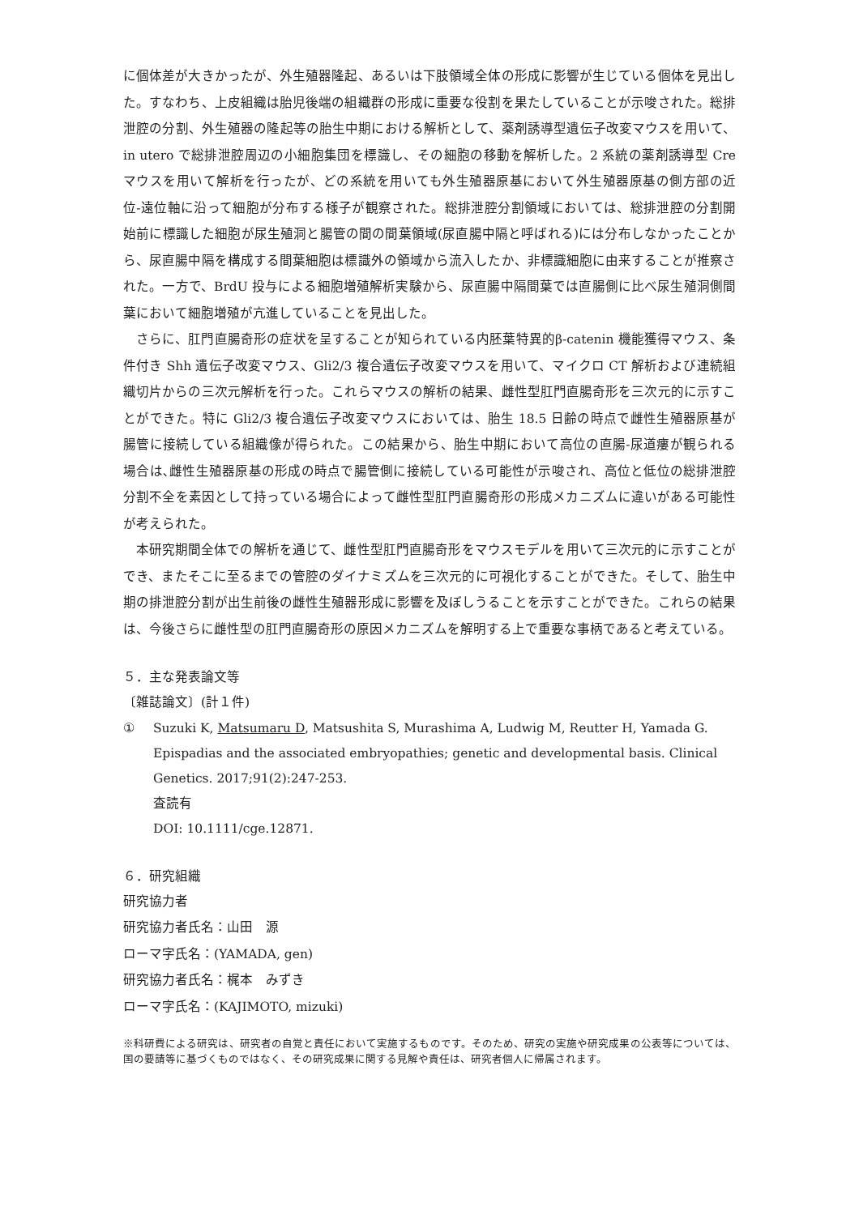に個体差が大きかったが、外生殖器隆起、あるいは下肢領域全体の形成に影響が生じている個体を見出した。すなわち、上皮組織は胎児後端の組織群の形成に重要な役割を果たしていることが示唆された。総排泄腔の分割、外生殖器の隆起等の胎生中期における解析として、薬剤誘導型遺伝子改変マウスを用いて、in utero で総排泄腔周辺の小細胞集団を標識し、その細胞の移動を解析した。2 系統の薬剤誘導型 Cre マウスを用いて解析を行ったが、どの系統を用いても外生殖器原基において外生殖器原基の側方部の近位-遠位軸に沿って細胞が分布する様子が観察された。総排泄腔分割領域においては、総排泄腔の分割開始前に標識した細胞が尿生殖洞と腸管の間の間葉領域(尿直腸中隔と呼ばれる)には分布しなかったことから、尿直腸中隔を構成する間葉細胞は標識外の領域から流入したか、非標識細胞に由来することが推察された。一方で、BrdU 投与による細胞増殖解析実験から、尿直腸中隔間葉では直腸側に比べ尿生殖洞側間葉において細胞増殖が亢進していることを見出した。
さらに、肛門直腸奇形の症状を呈することが知られている内胚葉特異的β-catenin 機能獲得マウス、条件付き Shh 遺伝子改変マウス、Gli2/3 複合遺伝子改変マウスを用いて、マイクロ CT 解析および連続組織切片からの三次元解析を行った。これらマウスの解析の結果、雌性型肛門直腸奇形を三次元的に示すことができた。特に Gli2/3 複合遺伝子改変マウスにおいては、胎生 18.5 日齢の時点で雌性生殖器原基が腸管に接続している組織像が得られた。この結果から、胎生中期において高位の直腸-尿道瘻が観られる場合は､雌性生殖器原基の形成の時点で腸管側に接続している可能性が示唆され、高位と低位の総排泄腔分割不全を素因として持っている場合によって雌性型肛門直腸奇形の形成メカニズムに違いがある可能性が考えられた。
本研究期間全体での解析を通じて、雌性型肛門直腸奇形をマウスモデルを用いて三次元的に示すことができ、またそこに至るまでの管腔のダイナミズムを三次元的に可視化することができた。そして、胎生中期の排泄腔分割が出生前後の雌性生殖器形成に影響を及ぼしうることを示すことができた。これらの結果は、今後さらに雌性型の肛門直腸奇形の原因メカニズムを解明する上で重要な事柄であると考えている。
５．主な発表論文等
〔雑誌論文〕(計１件)
① Suzuki K, Matsumaru D, Matsushita S, Murashima A, Ludwig M, Reutter H, Yamada G. Epispadias and the associated embryopathies; genetic and developmental basis. Clinical Genetics. 2017;91(2):247-253.
査読有
DOI: 10.1111/cge.12871.
６．研究組織
研究協力者
研究協力者氏名：山田　源
ローマ字氏名：(YAMADA, gen)
研究協力者氏名：梶本　みずき
ローマ字氏名：(KAJIMOTO, mizuki)
※科研費による研究は、研究者の自覚と責任において実施するものです。そのため、研究の実施や研究成果の公表等については、国の要請等に基づくものではなく、その研究成果に関する見解や責任は、研究者個人に帰属されます。